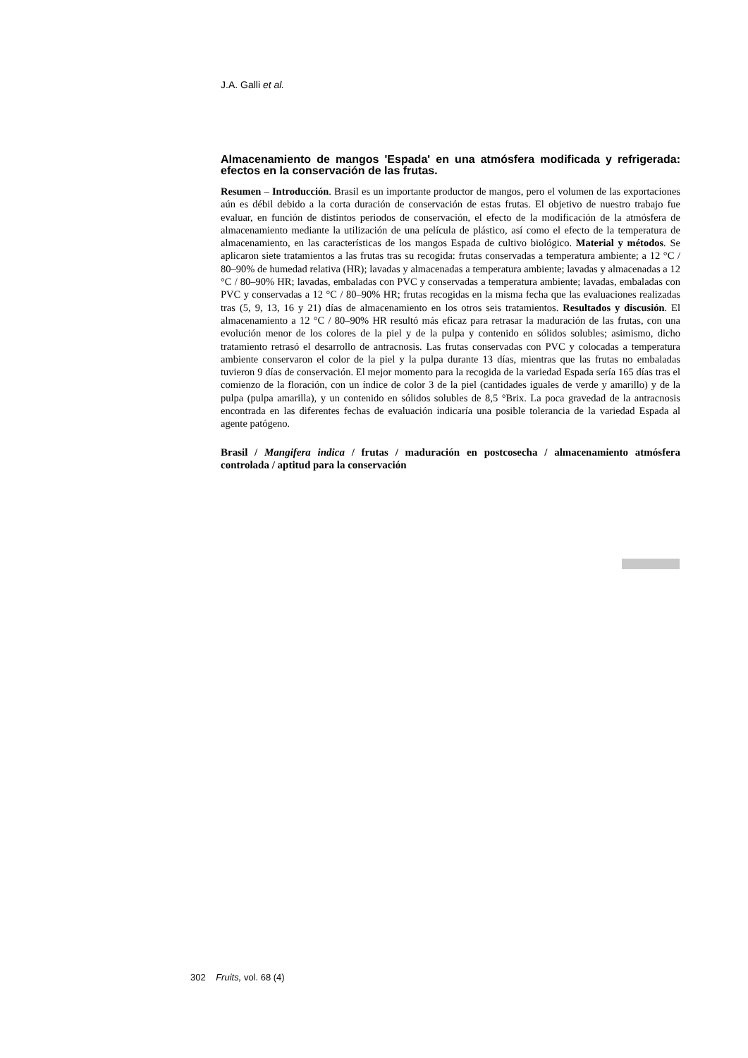J.A. Galli et al.
Almacenamiento de mangos 'Espada' en una atmósfera modificada y refrigerada: efectos en la conservación de las frutas.
Resumen – Introducción. Brasil es un importante productor de mangos, pero el volumen de las exportaciones aún es débil debido a la corta duración de conservación de estas frutas. El objetivo de nuestro trabajo fue evaluar, en función de distintos periodos de conservación, el efecto de la modificación de la atmósfera de almacenamiento mediante la utilización de una película de plástico, así como el efecto de la temperatura de almacenamiento, en las características de los mangos Espada de cultivo biológico. Material y métodos. Se aplicaron siete tratamientos a las frutas tras su recogida: frutas conservadas a temperatura ambiente; a 12 °C / 80–90% de humedad relativa (HR); lavadas y almacenadas a temperatura ambiente; lavadas y almacenadas a 12 °C / 80–90% HR; lavadas, embaladas con PVC y conservadas a temperatura ambiente; lavadas, embaladas con PVC y conservadas a 12 °C / 80–90% HR; frutas recogidas en la misma fecha que las evaluaciones realizadas tras (5, 9, 13, 16 y 21) días de almacenamiento en los otros seis tratamientos. Resultados y discusión. El almacenamiento a 12 °C / 80–90% HR resultó más eficaz para retrasar la maduración de las frutas, con una evolución menor de los colores de la piel y de la pulpa y contenido en sólidos solubles; asimismo, dicho tratamiento retrasó el desarrollo de antracnosis. Las frutas conservadas con PVC y colocadas a temperatura ambiente conservaron el color de la piel y la pulpa durante 13 días, mientras que las frutas no embaladas tuvieron 9 días de conservación. El mejor momento para la recogida de la variedad Espada sería 165 días tras el comienzo de la floración, con un índice de color 3 de la piel (cantidades iguales de verde y amarillo) y de la pulpa (pulpa amarilla), y un contenido en sólidos solubles de 8,5 °Brix. La poca gravedad de la antracnosis encontrada en las diferentes fechas de evaluación indicaría una posible tolerancia de la variedad Espada al agente patógeno.
Brasil / Mangifera indica / frutas / maduración en postcosecha / almacenamiento atmósfera controlada / aptitud para la conservación
302 Fruits, vol. 68 (4)